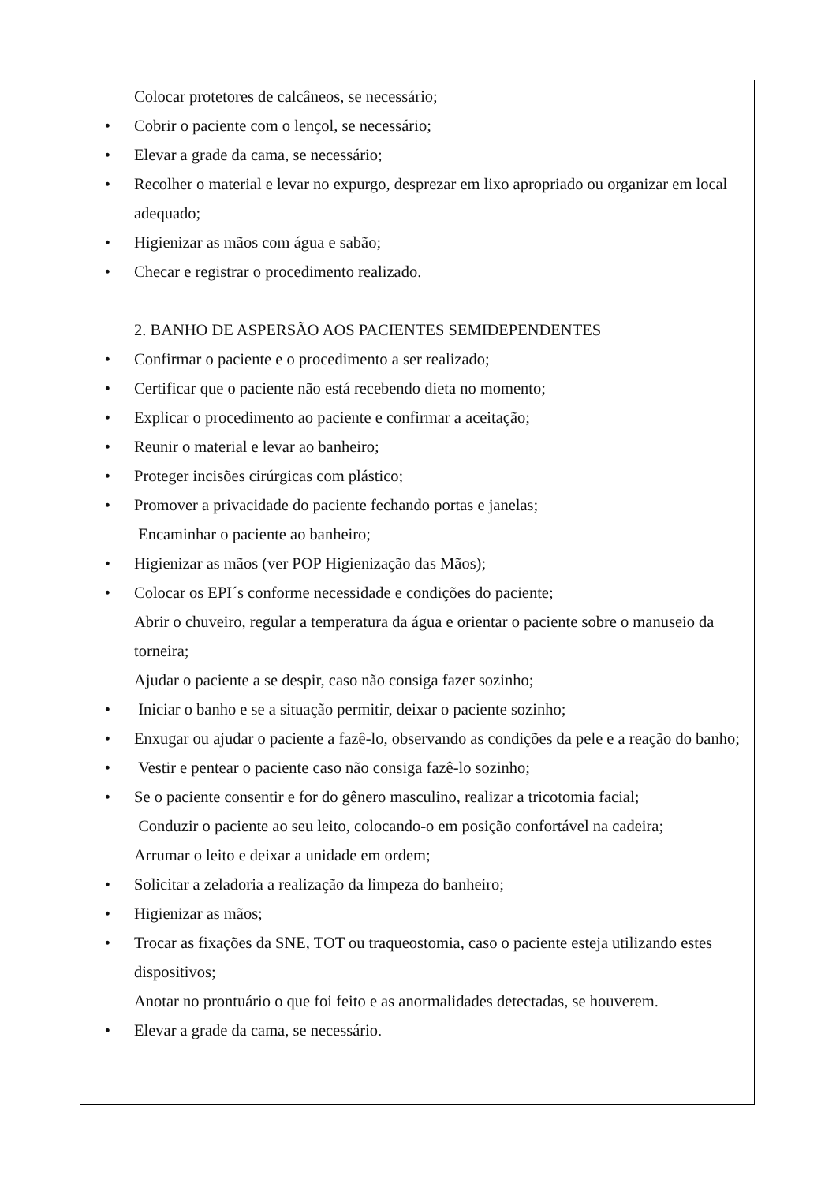Colocar protetores de calcâneos, se necessário;
• Cobrir o paciente com o lençol, se necessário;
• Elevar a grade da cama, se necessário;
• Recolher o material e levar no expurgo, desprezar em lixo apropriado ou organizar em local adequado;
• Higienizar as mãos com água e sabão;
• Checar e registrar o procedimento realizado.
2. BANHO DE ASPERSÃO AOS PACIENTES SEMIDEPENDENTES
• Confirmar o paciente e o procedimento a ser realizado;
• Certificar que o paciente não está recebendo dieta no momento;
• Explicar o procedimento ao paciente e confirmar a aceitação;
• Reunir o material e levar ao banheiro;
• Proteger incisões cirúrgicas com plástico;
• Promover a privacidade do paciente fechando portas e janelas;
Encaminhar o paciente ao banheiro;
• Higienizar as mãos (ver POP Higienização das Mãos);
• Colocar os EPI´s conforme necessidade e condições do paciente;
Abrir o chuveiro, regular a temperatura da água e orientar o paciente sobre o manuseio da torneira;
Ajudar o paciente a se despir, caso não consiga fazer sozinho;
• Iniciar o banho e se a situação permitir, deixar o paciente sozinho;
• Enxugar ou ajudar o paciente a fazê-lo, observando as condições da pele e a reação do banho;
• Vestir e pentear o paciente caso não consiga fazê-lo sozinho;
• Se o paciente consentir e for do gênero masculino, realizar a tricotomia facial;
Conduzir o paciente ao seu leito, colocando-o em posição confortável na cadeira;
Arrumar o leito e deixar a unidade em ordem;
• Solicitar a zeladoria a realização da limpeza do banheiro;
• Higienizar as mãos;
• Trocar as fixações da SNE, TOT ou traqueostomia, caso o paciente esteja utilizando estes dispositivos;
Anotar no prontuário o que foi feito e as anormalidades detectadas, se houverem.
• Elevar a grade da cama, se necessário.